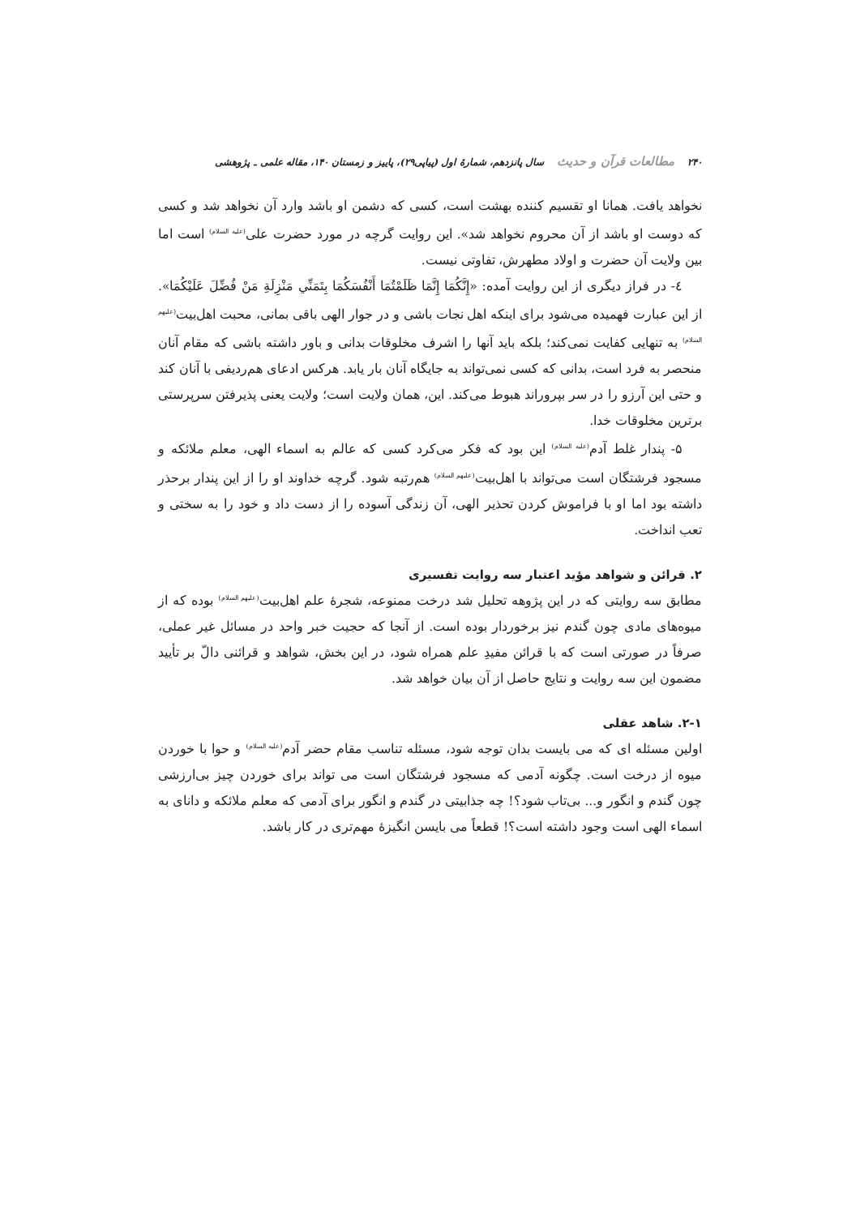۲۴۰ مطالعات قرآن و حدیث سال پانزدهم، شمارهٔ اول (پیاپی۲۹)، پاییز و زمستان ۱۴۰، مقاله علمی ـ پژوهشی
نخواهد یافت. همانا او تقسیم کننده بهشت است، کسی که دشمن او باشد وارد آن نخواهد شد و کسی که دوست او باشد از آن محروم نخواهد شد». این روایت گرچه در مورد حضرت علی<sup>(علیه السلام)</sup> است اما بین ولایت آن حضرت و اولاد مطهرش، تفاوتی نیست.
٤- در فراز دیگری از این روایت آمده: «إِنَّكُمَا إِنَّمَا ظَلَمْتُمَا أَنْفُسَكُمَا بِتَمَنِّي مَنْزِلَةِ مَنْ فُضِّلَ عَلَيْكُمَا». از این عبارت فهمیده می‌شود برای اینکه اهل نجات باشی و در جوار الهی باقی بمانی، محبت اهل‌بیت<sup>(علیهم السلام)</sup> به تنهایی کفایت نمی‌کند؛ بلکه باید آنها را اشرف مخلوقات بدانی و باور داشته باشی که مقام آنان منحصر به فرد است، بدانی که کسی نمی‌تواند به جایگاه آنان بار یابد. هرکس ادعای هم‌ردیفی با آنان کند و حتی این آرزو را در سر بپروراند هبوط می‌کند. این، همان ولایت است؛ ولایت یعنی پذیرفتن سرپرستی برترین مخلوقات خدا.
۵- پندار غلط آدم<sup>(علیه السلام)</sup> این بود که فکر می‌کرد کسی که عالم به اسماء الهی، معلم ملائکه و مسجود فرشتگان است می‌تواند با اهل‌بیت<sup>(علیهم السلام)</sup> هم‌رتبه شود. گرچه خداوند او را از این پندار برحذر داشته بود اما او با فراموش کردن تحذیر الهی، آن زندگی آسوده را از دست داد و خود را به سختی و تعب انداخت.
۲. قرائن و شواهد مؤید اعتبار سه روایت تفسیری
مطابق سه روایتی که در این پژوهه تحلیل شد درخت ممنوعه، شجرهٔ علم اهل‌بیت<sup>(علیهم السلام)</sup> بوده که از میوه‌های مادی چون گندم نیز برخوردار بوده است. از آنجا که حجیت خبر واحد در مسائل غیر عملی، صرفاً در صورتی است که با قرائن مفیدِ علم همراه شود، در این بخش، شواهد و قرائنی دالّ بر تأیید مضمون این سه روایت و نتایج حاصل از آن بیان خواهد شد.
۲-۱. شاهد عقلی
اولین مسئله ای که می بایست بدان توجه شود، مسئله تناسب مقام حضر آدم<sup>(علیه السلام)</sup> و حوا با خوردن میوه از درخت است. چگونه آدمی که مسجود فرشتگان است می تواند برای خوردن چیز بی‌ارزشی چون گندم و انگور و... بی‌تاب شود؟! چه جذابیتی در گندم و انگور برای آدمی که معلم ملائکه و دانای به اسماء الهی است وجود داشته است؟! قطعاً می بایسن انگیزهٔ مهم‌تری در کار باشد.